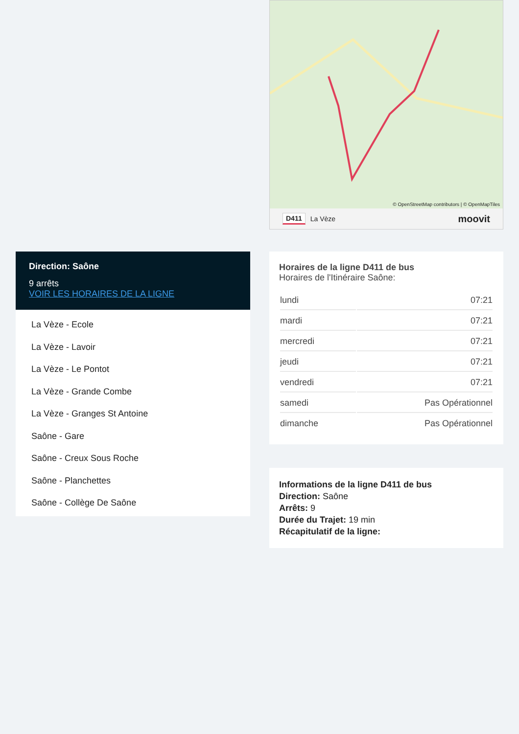Direction: Saône
9 arrêts
VOIR LES HORAIRES DE LA LIGNE
La Vèze - Ecole
La Vèze - Lavoir
La Vèze - Le Pontot
La Vèze - Grande Combe
La Vèze - Granges St Antoine
Saône - Gare
Saône - Creux Sous Roche
Saône - Planchettes
Saône - Collège De Saône
© OpenStreetMap contributors | © OpenMapTiles
D411 La Vèze moovit
Horaires de la ligne D411 de bus
Horaires de l'Itinéraire Saône:
| lundi | 07:21 |
| mardi | 07:21 |
| mercredi | 07:21 |
| jeudi | 07:21 |
| vendredi | 07:21 |
| samedi | Pas Opérationnel |
| dimanche | Pas Opérationnel |
Informations de la ligne D411 de bus
Direction: Saône
Arrêts: 9
Durée du Trajet: 19 min
Récapitulatif de la ligne: